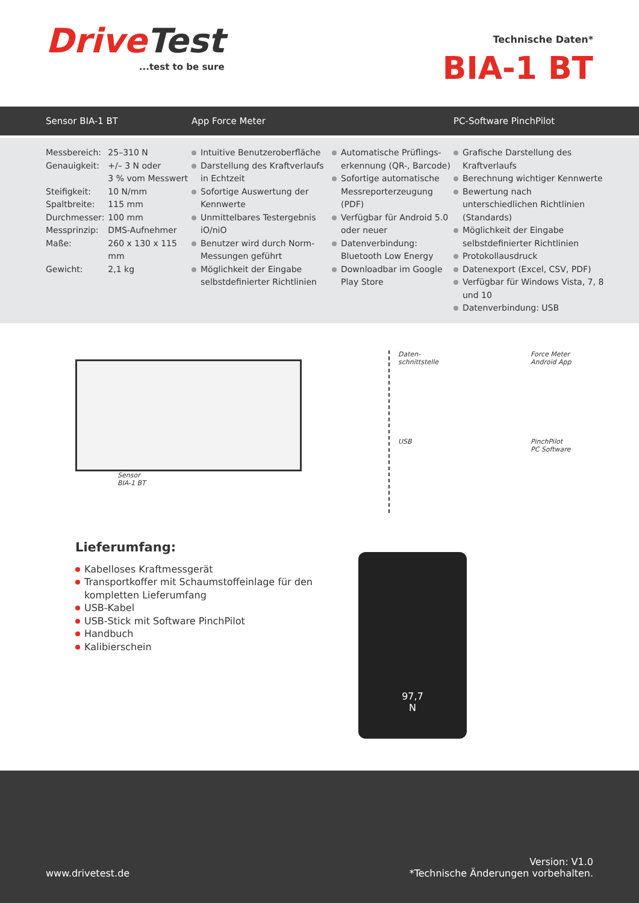DriveTest
...test to be sure
Technische Daten*
BIA-1 BT
Sensor BIA-1 BT App Force Meter PC-Software PinchPilot
| Messbereich: | 25–310 N |
| Genauigkeit: | +/– 3 N oder 3 % vom Messwert |
| Steifigkeit: | 10 N/mm |
| Spaltbreite: | 115 mm |
| Durchmesser: | 100 mm |
| Messprinzip: | DMS-Aufnehmer |
| Maße: | 260 x 130 x 115 mm |
| Gewicht: | 2,1 kg |
Intuitive Benutzeroberfläche
Darstellung des Kraftverlaufs in Echtzeit
Sofortige Auswertung der Kennwerte
Unmittelbares Testergebnis iO/niO
Benutzer wird durch Norm-Messungen geführt
Möglichkeit der Eingabe selbstdefinierter Richtlinien
Automatische Prüflings-erkennung (QR-, Barcode)
Sofortige automatische Messreporterzeugung (PDF)
Verfügbar für Android 5.0 oder neuer
Datenverbindung: Bluetooth Low Energy
Downloadbar im Google Play Store
Grafische Darstellung des Kraftverlaufs
Berechnung wichtiger Kennwerte
Bewertung nach unterschiedlichen Richtlinien (Standards)
Möglichkeit der Eingabe selbstdefinierter Richtlinien
Protokollausdruck
Datenexport (Excel, CSV, PDF)
Verfügbar für Windows Vista, 7, 8 und 10
Datenverbindung: USB
Sensor
BIA-1 BT
Daten-
schnittstelle
Force Meter
Android App
USB
PinchPilot
PC Software
Lieferumfang:
Kabelloses Kraftmessgerät
Transportkoffer mit Schaumstoffeinlage für den kompletten Lieferumfang
USB-Kabel
USB-Stick mit Software PinchPilot
Handbuch
Kalibierschein
97,7
N
www.drivetest.de Version: V1.0
*Technische Änderungen vorbehalten.